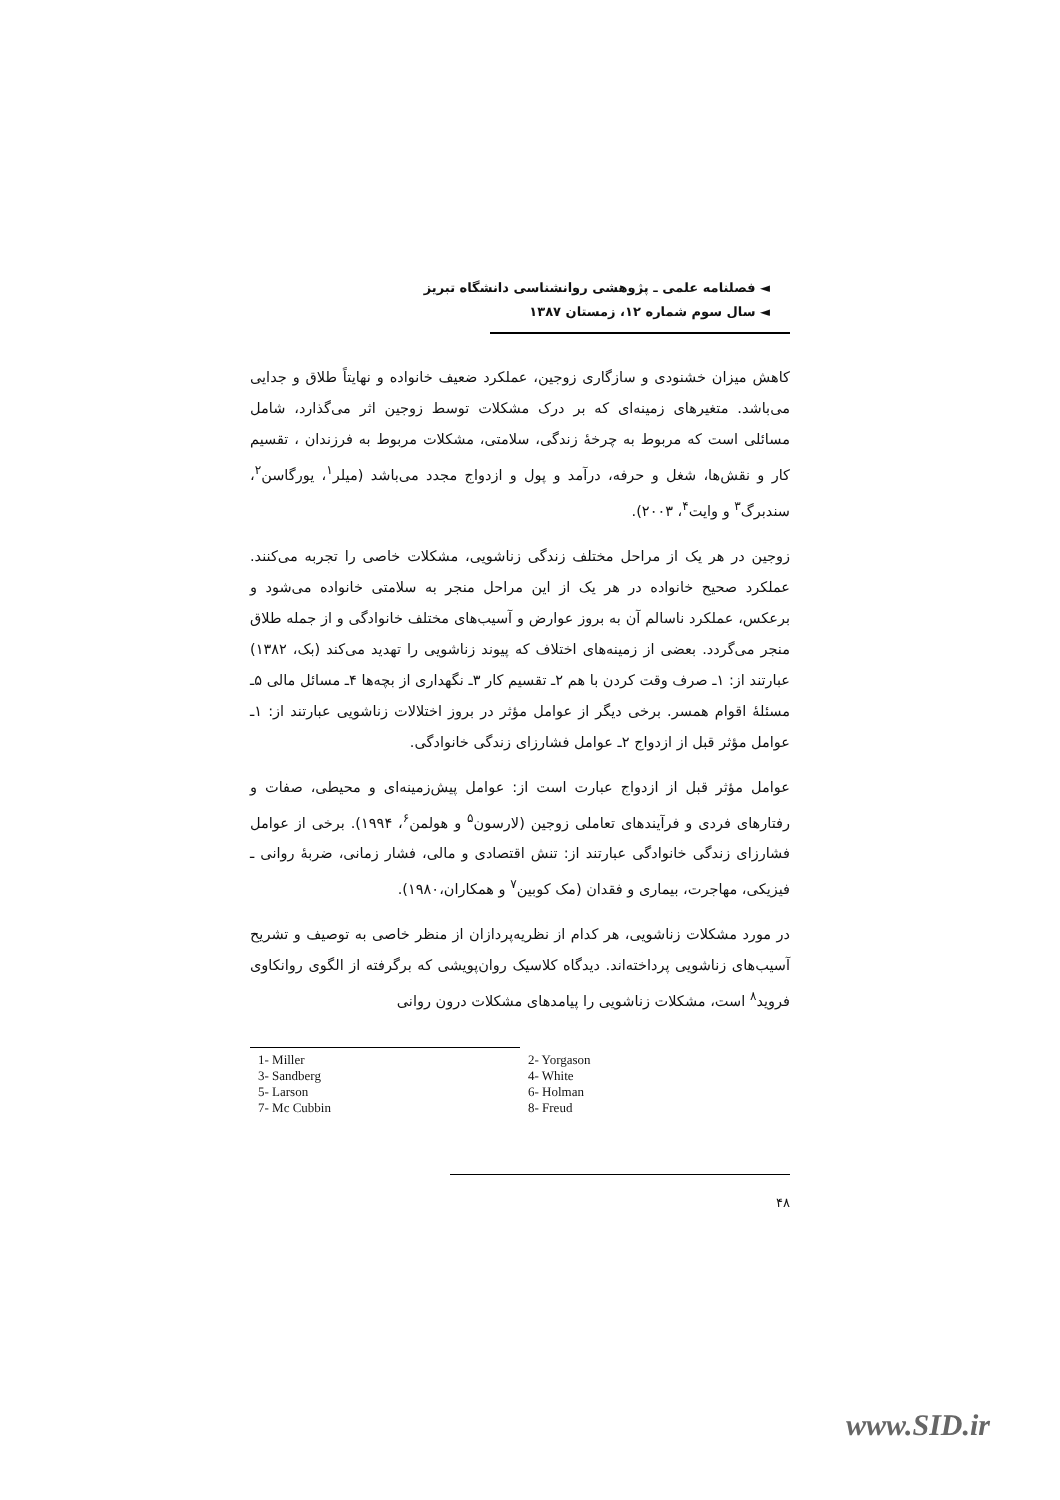◄ فصلنامه علمی ـ پژوهشی روانشناسی دانشگاه تبریز
◄ سال سوم شماره ۱۲، زمستان ۱۳۸۷
کاهش میزان خشنودی و سازگاری زوجین، عملکرد ضعیف خانواده و نهایتاً طلاق و جدایی می‌باشد. متغیرهای زمینه‌ای که بر درک مشکلات توسط زوجین اثر می‌گذارد، شامل مسائلی است که مربوط به چرخهٔ زندگی، سلامتی، مشکلات مربوط به فرزندان ، تقسیم کار و نقش‌ها، شغل و حرفه، درآمد و پول و ازدواج مجدد می‌باشد (میلر<sup>۱</sup>، یورگاسن<sup>۲</sup>، سندبرگ<sup>۳</sup> و وایت<sup>۴</sup>، ۲۰۰۳).
زوجین در هر یک از مراحل مختلف زندگی زناشویی، مشکلات خاصی را تجربه می‌کنند. عملکرد صحیح خانواده در هر یک از این مراحل منجر به سلامتی خانواده می‌شود و برعکس، عملکرد ناسالم آن به بروز عوارض و آسیب‌های مختلف خانوادگی و از جمله طلاق منجر می‌گردد. بعضی از زمینه‌های اختلاف که پیوند زناشویی را تهدید می‌کند (بک، ۱۳۸۲) عبارتند از: ۱ـ صرف وقت کردن با هم ۲ـ تقسیم کار ۳ـ نگهداری از بچه‌ها ۴ـ مسائل مالی ۵ـ مسئلهٔ اقوام همسر. برخی دیگر از عوامل مؤثر در بروز اختلالات زناشویی عبارتند از: ۱ـ عوامل مؤثر قبل از ازدواج ۲ـ عوامل فشارزای زندگی خانوادگی.
عوامل مؤثر قبل از ازدواج عبارت است از: عوامل پیش‌زمینه‌ای و محیطی، صفات و رفتارهای فردی و فرآیندهای تعاملی زوجین (لارسون<sup>۵</sup> و هولمن<sup>۶</sup>، ۱۹۹۴). برخی از عوامل فشارزای زندگی خانوادگی عبارتند از: تنش اقتصادی و مالی، فشار زمانی، ضربهٔ روانی ـ فیزیکی، مهاجرت، بیماری و فقدان (مک کوبین<sup>۷</sup> و همکاران،۱۹۸۰).
در مورد مشکلات زناشویی، هر کدام از نظریه‌پردازان از منظر خاصی به توصیف و تشریح آسیب‌های زناشویی پرداخته‌اند. دیدگاه کلاسیک روان‌پویشی که برگرفته از الگوی روانکاوی فروید<sup>۸</sup> است، مشکلات زناشویی را پیامدهای مشکلات درون روانی
| 1- Miller | 2- Yorgason |
| 3- Sandberg | 4- White |
| 5- Larson | 6- Holman |
| 7- Mc Cubbin | 8- Freud |
۴۸
www.SID.ir